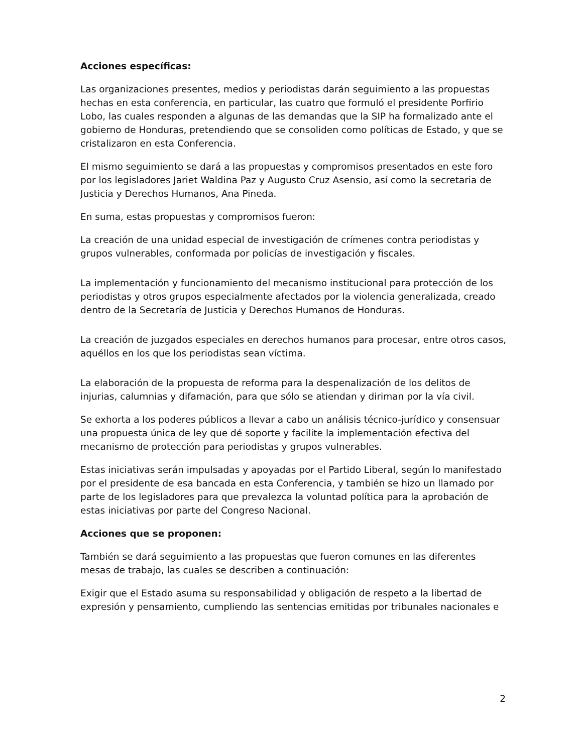Acciones específicas:
Las organizaciones presentes, medios y periodistas darán seguimiento a las propuestas hechas en esta conferencia, en particular, las cuatro que formuló el presidente Porfirio Lobo, las cuales responden a algunas de las demandas que la SIP ha formalizado ante el gobierno de Honduras, pretendiendo que se consoliden como políticas de Estado, y que se cristalizaron en esta Conferencia.
El mismo seguimiento se dará a las propuestas y compromisos presentados en este foro por los legisladores Jariet Waldina Paz y Augusto Cruz Asensio, así como la secretaria de Justicia y Derechos Humanos, Ana Pineda.
En suma, estas propuestas y compromisos fueron:
La creación de una unidad especial de investigación de crímenes contra periodistas y grupos vulnerables, conformada por policías de investigación y fiscales.
La implementación y funcionamiento del mecanismo institucional para protección de los periodistas y otros grupos especialmente afectados por la violencia generalizada, creado dentro de la Secretaría de Justicia y Derechos Humanos de Honduras.
La creación de juzgados especiales en derechos humanos para procesar, entre otros casos, aquéllos en los que los periodistas sean víctima.
La elaboración de la propuesta de reforma para la despenalización de los delitos de injurias, calumnias y difamación, para que sólo se atiendan y diriman por la vía civil.
Se exhorta a los poderes públicos a llevar a cabo un análisis técnico-jurídico y consensuar una propuesta única de ley que dé soporte y facilite la implementación efectiva del mecanismo de protección para periodistas y grupos vulnerables.
Estas iniciativas serán impulsadas y apoyadas por el Partido Liberal, según lo manifestado por el presidente de esa bancada en esta Conferencia, y también se hizo un llamado por parte de los legisladores para que prevalezca la voluntad política para la aprobación de estas iniciativas por parte del Congreso Nacional.
Acciones que se proponen:
También se dará seguimiento a las propuestas que fueron comunes en las diferentes mesas de trabajo, las cuales se describen a continuación:
Exigir que el Estado asuma su responsabilidad y obligación de respeto a la libertad de expresión y pensamiento, cumpliendo las sentencias emitidas por tribunales nacionales e
2